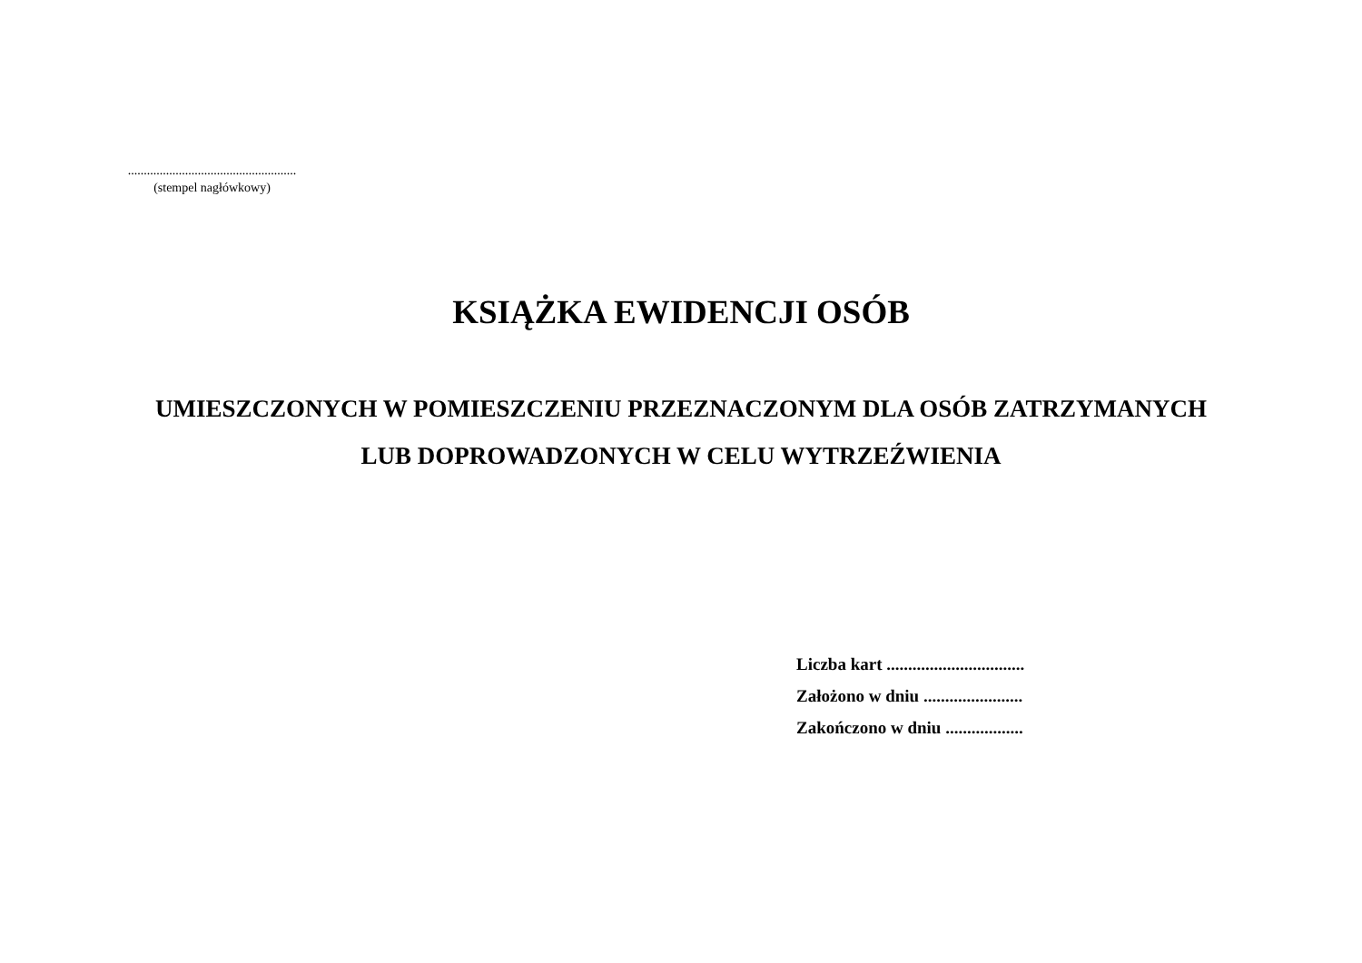.....................................................
(stempel nagłówkowy)
KSIĄŻKA EWIDENCJI OSÓB
UMIESZCZONYCH W POMIESZCZENIU PRZEZNACZONYM DLA OSÓB ZATRZYMANYCH
LUB DOPROWADZONYCH W CELU WYTRZEŹWIENIA
Liczba kart ................................
Założono w dniu .......................
Zakończono w dniu ..................